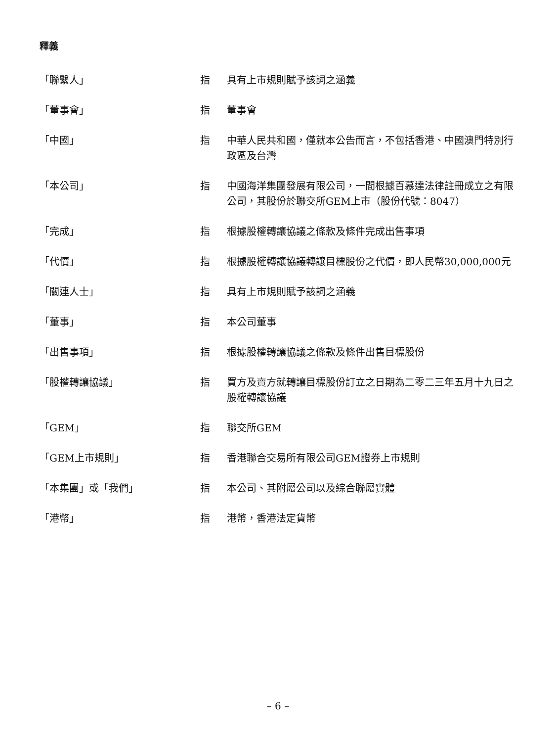釋義
| 「聯繫人」 | 指 | 具有上市規則賦予該詞之涵義 |
| 「董事會」 | 指 | 董事會 |
| 「中國」 | 指 | 中華人民共和國，僅就本公告而言，不包括香港、中國澳門特別行政區及台灣 |
| 「本公司」 | 指 | 中國海洋集團發展有限公司，一間根據百慕達法律註冊成立之有限公司，其股份於聯交所GEM上市（股份代號：8047） |
| 「完成」 | 指 | 根據股權轉讓協議之條款及條件完成出售事項 |
| 「代價」 | 指 | 根據股權轉讓協議轉讓目標股份之代價，即人民幣30,000,000元 |
| 「關連人士」 | 指 | 具有上市規則賦予該詞之涵義 |
| 「董事」 | 指 | 本公司董事 |
| 「出售事項」 | 指 | 根據股權轉讓協議之條款及條件出售目標股份 |
| 「股權轉讓協議」 | 指 | 買方及賣方就轉讓目標股份訂立之日期為二零二三年五月十九日之股權轉讓協議 |
| 「GEM」 | 指 | 聯交所GEM |
| 「GEM上市規則」 | 指 | 香港聯合交易所有限公司GEM證券上市規則 |
| 「本集團」或「我們」 | 指 | 本公司、其附屬公司以及綜合聯屬實體 |
| 「港幣」 | 指 | 港幣，香港法定貨幣 |
– 6 –